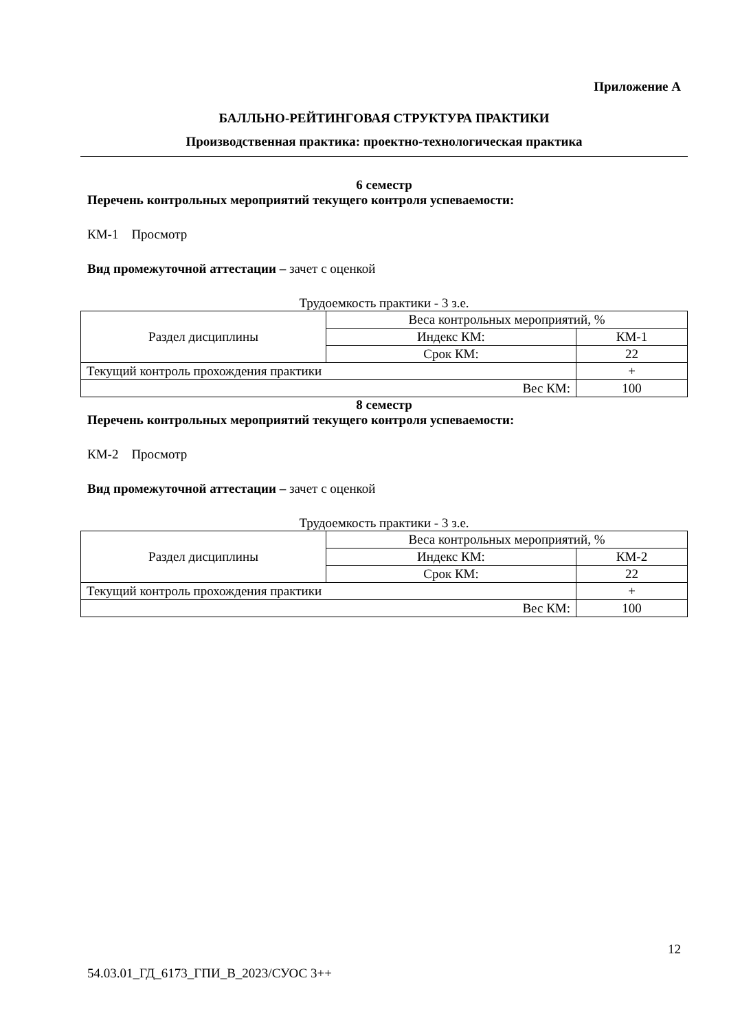Приложение А
БАЛЛЬНО-РЕЙТИНГОВАЯ СТРУКТУРА ПРАКТИКИ
Производственная практика: проектно-технологическая практика
6 семестр
Перечень контрольных мероприятий текущего контроля успеваемости:
КМ-1 Просмотр
Вид промежуточной аттестации – зачет с оценкой
Трудоемкость практики - 3 з.е.
| Раздел дисциплины | Веса контрольных мероприятий, % | |
| | Индекс КМ: | КМ-1 |
| | Срок КМ: | 22 |
| Текущий контроль прохождения практики | | + |
| Вес КМ: | | 100 |
8 семестр
Перечень контрольных мероприятий текущего контроля успеваемости:
КМ-2 Просмотр
Вид промежуточной аттестации – зачет с оценкой
Трудоемкость практики - 3 з.е.
| Раздел дисциплины | Веса контрольных мероприятий, % | |
| | Индекс КМ: | КМ-2 |
| | Срок КМ: | 22 |
| Текущий контроль прохождения практики | | + |
| Вес КМ: | | 100 |
12
54.03.01_ГД_6173_ГПИ_В_2023/СУОС 3++